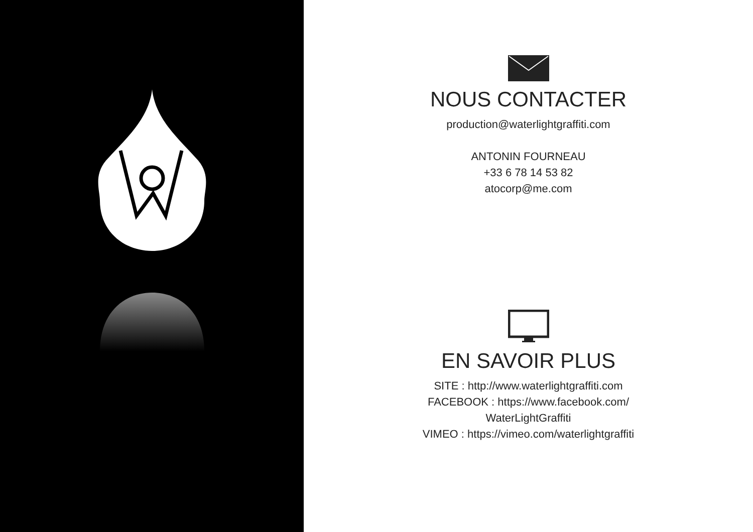NOUS CONTACTER
production@waterlightgraffiti.com
ANTONIN FOURNEAU
+33 6 78 14 53 82
atocorp@me.com
EN SAVOIR PLUS
SITE : http://www.waterlightgraffiti.com
FACEBOOK : https://www.facebook.com/
WaterLightGraffiti
VIMEO : https://vimeo.com/waterlightgraffiti